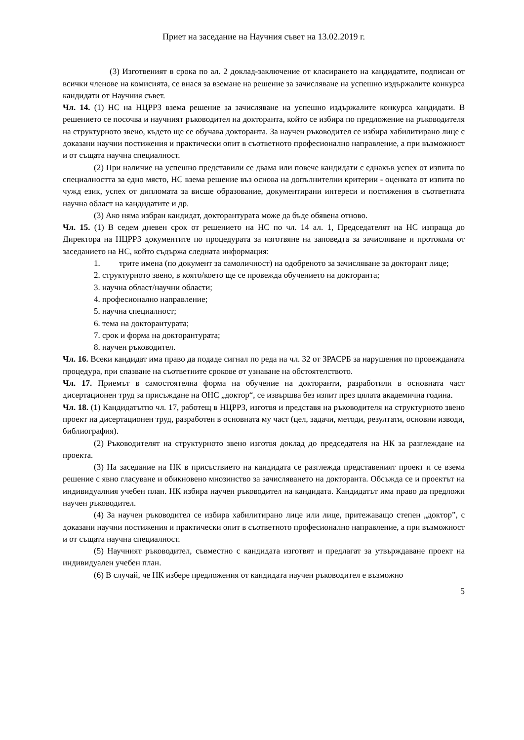Приет на заседание на Научния съвет на 13.02.2019 г.
(3) Изготвеният в срока по ал. 2 доклад-заключение от класирането на кандидатите, подписан от всички членове на комисията, се внася за вземане на решение за зачисляване на успешно издържалите конкурса кандидати от Научния съвет.
Чл. 14. (1) НС на НЦРРЗ взема решение за зачисляване на успешно издържалите конкурса кандидати. В решението се посочва и научният ръководител на докторанта, който се избира по предложение на ръководителя на структурното звено, където ще се обучава докторанта. За научен ръководител се избира хабилитирано лице с доказани научни постижения и практически опит в съответното професионално направление, а при възможност и от същата научна специалност.
(2) При наличие на успешно представили се двама или повече кандидати с еднакъв успех от изпита по специалността за едно място, НС взема решение въз основа на допълнителни критерии - оценката от изпита по чужд език, успех от дипломата за висше образование, документирани интереси и постижения в съответната научна област на кандидатите и др.
(3) Ако няма избран кандидат, докторантурата може да бъде обявена отново.
Чл. 15. (1) В седем дневен срок от решението на НС по чл. 14 ал. 1, Председателят на НС изпраща до Директора на НЦРРЗ документите по процедурата за изготвяне на заповедта за зачисляване и протокола от заседанието на НС, който съдържа следната информация:
1. трите имена (по документ за самоличност) на одобреното за зачисляване за докторант лице;
2. структурното звено, в която/което ще се провежда обучението на докторанта;
3. научна област/научни области;
4. професионално направление;
5. научна специалност;
6. тема на докторантурата;
7. срок и форма на докторантурата;
8. научен ръководител.
Чл. 16. Всеки кандидат има право да подаде сигнал по реда на чл. 32 от ЗРАСРБ за нарушения по провежданата процедура, при спазване на съответните срокове от узнаване на обстоятелството.
Чл. 17. Приемът в самостоятелна форма на обучение на докторанти, разработили в основната част дисертационен труд за присъждане на ОНС „доктор“, се извършва без изпит през цялата академична година.
Чл. 18. (1) Кандидатътпо чл. 17, работещ в НЦРРЗ, изготвя и представя на ръководителя на структурното звено проект на дисертационен труд, разработен в основната му част (цел, задачи, методи, резултати, основни изводи, библиография).
(2) Ръководителят на структурното звено изготвя доклад до председателя на НК за разглеждане на проекта.
(3) На заседание на НК в присъствието на кандидата се разглежда представеният проект и се взема решение с явно гласуване и обикновено мнозинство за зачисляването на докторанта. Обсъжда се и проектът на индивидуалния учебен план. НК избира научен ръководител на кандидата. Кандидатът има право да предложи научен ръководител.
(4) За научен ръководител се избира хабилитирано лице или лице, притежаващо степен „доктор”, с доказани научни постижения и практически опит в съответното професионално направление, а при възможност и от същата научна специалност.
(5) Научният ръководител, съвместно с кандидата изготвят и предлагат за утвърждаване проект на индивидуален учебен план.
(6) В случай, че НК избере предложения от кандидата научен ръководител е възможно
5